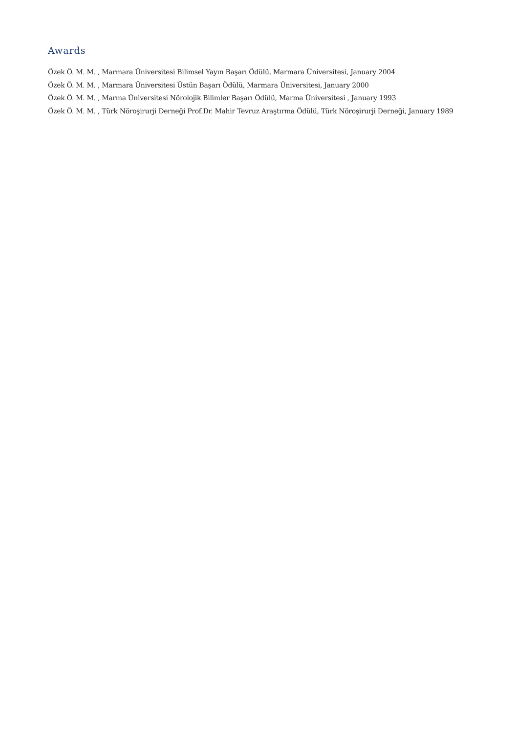Awards
Özek Ö. M. M. , Marmara Üniversitesi Bilimsel Yayın Başarı Ödülü, Marmara Üniversitesi, January 2004
Özek Ö. M. M. , Marmara Üniversitesi Üstün Başarı Ödülü, Marmara Üniversitesi, January 2000
Özek Ö. M. M. , Marma Üniversitesi Nörolojik Bilimler Başarı Ödülü, Marma Üniversitesi , January 1993
Özek Ö. M. M. , Türk Nöroşirurji Derneği Prof.Dr. Mahir Tevruz Araştırma Ödülü, Türk Nöroşirurji Derneği, January 1989